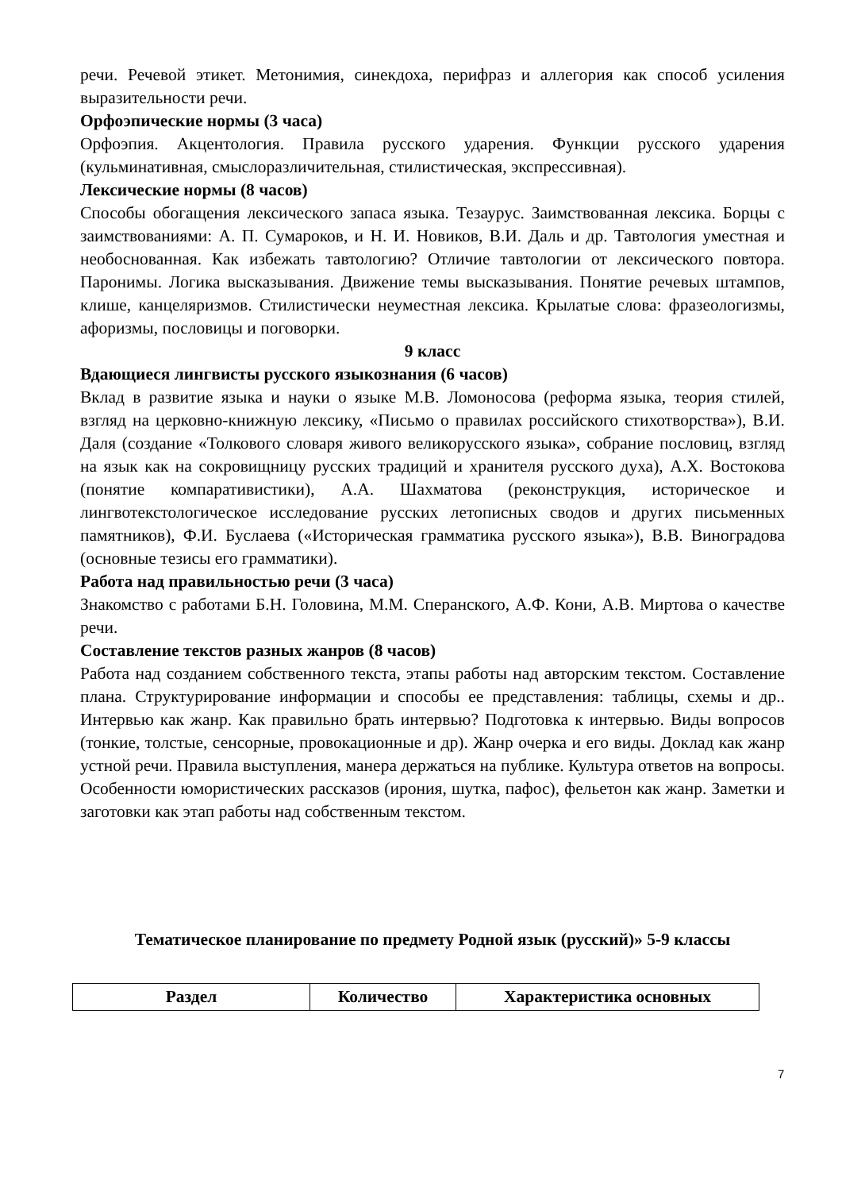речи. Речевой этикет. Метонимия, синекдоха, перифраз и аллегория как способ усиления выразительности речи.
Орфоэпические нормы (3 часа)
Орфоэпия. Акцентология. Правила русского ударения. Функции русского ударения (кульминативная, смыслоразличительная, стилистическая, экспрессивная).
Лексические нормы (8 часов)
Способы обогащения лексического запаса языка. Тезаурус. Заимствованная лексика. Борцы с заимствованиями: А. П. Сумароков, и Н. И. Новиков, В.И. Даль и др. Тавтология уместная и необоснованная. Как избежать тавтологию? Отличие тавтологии от лексического повтора. Паронимы. Логика высказывания. Движение темы высказывания. Понятие речевых штампов, клише, канцеляризмов. Стилистически неуместная лексика. Крылатые слова: фразеологизмы, афоризмы, пословицы и поговорки.
9 класс
Вдающиеся лингвисты русского языкознания (6 часов)
Вклад в развитие языка и науки о языке М.В. Ломоносова (реформа языка, теория стилей, взгляд на церковно-книжную лексику, «Письмо о правилах российского стихотворства»), В.И. Даля (создание «Толкового словаря живого великорусского языка», собрание пословиц, взгляд на язык как на сокровищницу русских традиций и хранителя русского духа), А.Х. Востокова (понятие компаративистики), А.А. Шахматова (реконструкция, историческое и лингвотекстологическое исследование русских летописных сводов и других письменных памятников), Ф.И. Буслаева («Историческая грамматика русского языка»), В.В. Виноградова (основные тезисы его грамматики).
Работа над правильностью речи (3 часа)
Знакомство с работами Б.Н. Головина, М.М. Сперанского, А.Ф. Кони, А.В. Миртова о качестве речи.
Составление текстов разных жанров (8 часов)
Работа над созданием собственного текста, этапы работы над авторским текстом. Составление плана. Структурирование информации и способы ее представления: таблицы, схемы и др.. Интервью как жанр. Как правильно брать интервью? Подготовка к интервью. Виды вопросов (тонкие, толстые, сенсорные, провокационные и др). Жанр очерка и его виды. Доклад как жанр устной речи. Правила выступления, манера держаться на публике. Культура ответов на вопросы. Особенности юмористических рассказов (ирония, шутка, пафос), фельетон как жанр. Заметки и заготовки как этап работы над собственным текстом.
Тематическое планирование по предмету Родной язык (русский)» 5-9 классы
| Раздел | Количество | Характеристика основных |
| --- | --- | --- |
7